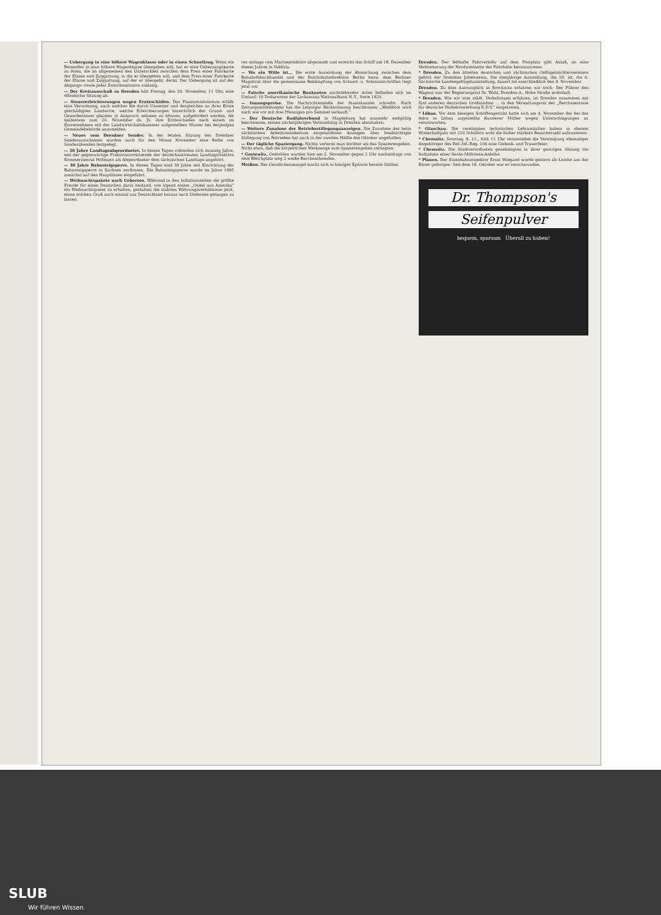— Uebergang in eine höhere Wagenklasse oder in einen Schnellzug. Wenn ein Reisender in eine höhere Wagenklasse übergehen will, hat er eine Ueberzangskarte zu lösen, die im allgemeinen den Unterschied zwischen dem Preis einer Fahrkarte der Klasse und Zuggattung, in die er übergehen will, und dem Preis einer Fahrkarte der Klasse und Zuggattung, auf der er übergeht, deckt. Der Uebergang ist auf der Abgangs- sowie jeder Zwischenstation zulässig.
— Der Kreisausschuß zu Dresden hält Freitag, den 20. November, 11 Uhr, eine öffentliche Sitzung ab.
— Steuererleichterungen wegen Ernteschäden. Das Finanzministerium erläßt eine Verordnung, nach welcher die durch Unwetter und dergleichen an ihrer Ernte geschädigten Landwirte, welche Erleichterungen hinsichtlich der Grund- und Gewerbesteuer glauben in Anspruch nehmen zu können, aufgefordert werden, bis spätestens zum 20. November ds. Js. ihre Ernteschäden nach einem im Einvernehmen mit der Landwirtschaftskammer aufgestellten Muster bei derjenigen Gemeindebehörde anzumelden.
— Neues vom Dresdner Sender. In der letzten Sitzung des Dresdner Senderausschusses wurden auch für den Monat November eine Reihe von Sonderabenden festgelegt.
— 20 Jahre Landtagsabgeordneter. In diesen Tagen vollenden sich zwanzig Jahre, seit der gegenwärtige Fraktionsvorsitzende der deutschnationalen Landtagsfraktion Kommerzienrat Hofmann als Abgeordneter dem sächsischen Landtage angehört.
— 30 Jahre Bahnsteigsperre. In diesen Tagen sind 30 Jahre seit Einrichtung der Bahnsteigsperre in Sachsen verflossen. Die Bahnsteigsperre wurde im Jahre 1895 zunächst auf den Hauptlinien eingeführt.
— Weihnachtspakete nach Uebersee. Während in den Inflationszeiten die größte Freude für einen Deutschen darin bestand, von irgend einem „Onkel aus Amerika“ ein Weihnachtspaket zu erhalten, gestatten die stabilen Währungsverhältnisse jetzt, einen solchen Gruß auch einmal aus Deutschland heraus nach Uebersee gelangen zu lassen.
res mittags vom Marinepostbüro abgesandt und erreicht das Schiff am 18. Dezember dieses Jahres in Valdivia.
— Wo ein Wille ist... Die erste Auswirkung der Abmachung zwischen dem Bahnhofsbuchhandel und der Reichsbahndirektion Berlin bezw. dem Berliner Magistrat über die gemeinsame Bekämpfung von Schund- u. Schmutzschriften liegt jetzt vor.
— Falsche amerikanische Banknoten nachstehender Arten befinden sich im Umlauf: 10 Dollarnoten der Lackawana Nationalbank N.-Y., Serie 1920.
— Innungspreise. Die Nachrichtenstelle der Staatskanzlei schreibt: Nach Zeitungsmitteilungen hat die Leipziger Bäckerinnung beschlossen: „Weißbrot wird nach wie vor mit drei Pfennigen pro Semmel verkauft.“
— Der Deutsche Radfahrerbund in Magdeburg hat nunmehr endgültig beschlossen, seinen nächstjährigen Verbandstag in Dresden abzuhalten.
— Weitere Zunahme der Betriebsstillegungsanzeigen. Die Zunahme der beim sächsischen Arbeitsministerium eingelaufenen Anzeigen über beabsichtigte Stillegung von Betrieben hat auch in der zweiten Hälfte des Oktober angehalten.
— Der tägliche Spaziergang. Nichts verlernt man leichter als das Spazierengehen. Nicht etwa, daß die körperlichen Werkzeuge zum Spazierengehen versagten.
* Gostewitz. Gestohlen wurden hier am 2. November gegen 2 Uhr nachmittags von dem Bleichplatz weg 2 weiße Barchenthemden.
Meißen. Der Geistlichenmangel macht sich in hiesiger Ephorie bereits fühlbar.
Dresden. Der lebhafte Fahrverkehr auf dem Postplatz gibt Anlaß, an eine Verbreiterung der Nordwestseite der Fahrbahn heranzutreten.
* Dresden. Zu den ältesten deutschen und sächsischen Geflügelzüchtervereinen gehört der Dresdner Jubelverein. Die diesjährige Ausstellung, die 59. ist, die 6. Sächsische Landesgeflügelausstellung, dauert bis einschließlich den 9. November.
Dresden. Zu dem Autounglück in Brockwitz erfahren wir noch: Der Führer des Wagens war der Regierungsrat Dr. Wahl, Dresden-A., Hohe Straße wohnhaft.
* Dresden. Wie wir vom städt. Verkehrsamt erfahren, ist Dresden zusammen mit fünf anderen deutschen Großstädten ... in den Verwaltungsrat der „Reichszentrale für deutsche Verkehrswerbung R.D.V.“ eingetreten.
* Löbau. Vor dem hiesigen Schöffengericht hatte sich am 4. November der bei der Adca in Löbau angestellte Kassierer Müller wegen Unterschlagungen zu verantworten.
* Glauchau. Die vereinigten technischen Lehranstalten haben in diesem Winterhalbjahr mit 210 Schülern wohl die bisher stärkste Besucherzahl aufzuweisen.
* Chemnitz. Sonntag, 8. 11., früh 11 Uhr veranstaltet die Vereinigung ehemaliger Angehöriger des Ref.-Inf.-Reg. 104 eine Gedenk- und Trauerfeier.
* Chemnitz. Die Stadtverordneten genehmigten in ihrer gestrigen Sitzung die Aufnahme einer Sechs-Millionen-Anleihe.
* Plauen. Der Eisenbahninspektor Ernst Wiegand wurde gestern als Leiche aus der Elster geborgen. Seit dem 18. Oktober war er verschwunden.
Dr. Thompson's
Seifenpulver
bequem, sparsam Überall zu haben!
SLUB
Wir führen Wissen.